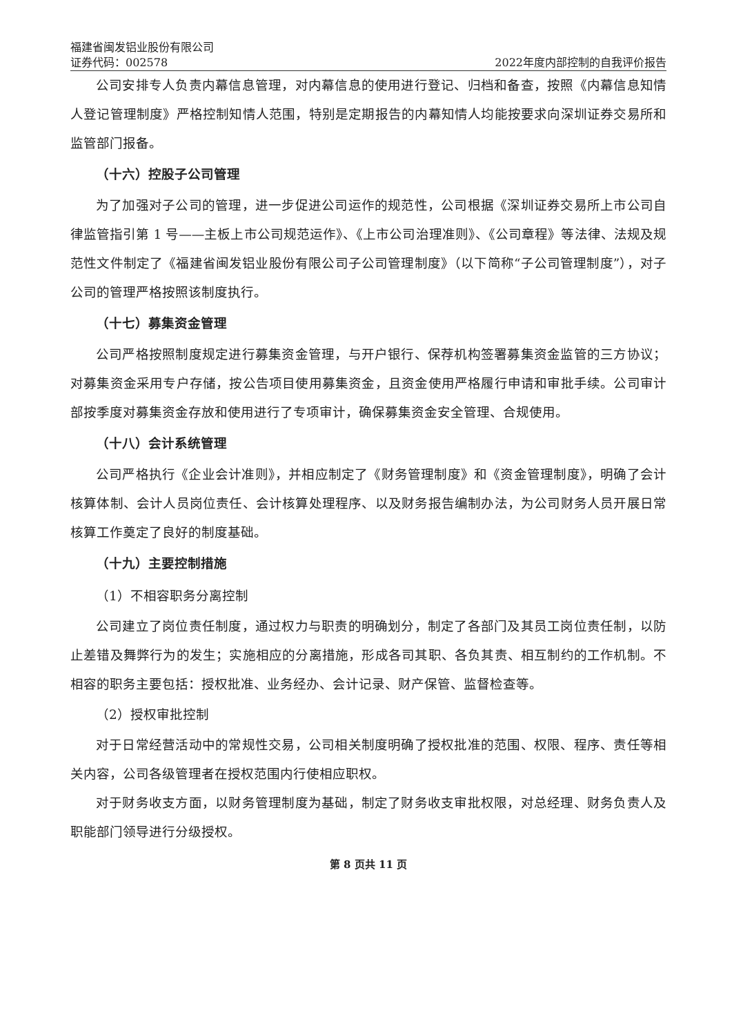福建省闽发铝业股份有限公司
证券代码：002578 2022年度内部控制的自我评价报告
公司安排专人负责内幕信息管理，对内幕信息的使用进行登记、归档和备查，按照《内幕信息知情人登记管理制度》严格控制知情人范围，特别是定期报告的内幕知情人均能按要求向深圳证券交易所和监管部门报备。
（十六）控股子公司管理
为了加强对子公司的管理，进一步促进公司运作的规范性，公司根据《深圳证券交易所上市公司自律监管指引第 1 号——主板上市公司规范运作》、《上市公司治理准则》、《公司章程》等法律、法规及规范性文件制定了《福建省闽发铝业股份有限公司子公司管理制度》（以下简称“子公司管理制度”），对子公司的管理严格按照该制度执行。
（十七）募集资金管理
公司严格按照制度规定进行募集资金管理，与开户银行、保荐机构签署募集资金监管的三方协议；对募集资金采用专户存储，按公告项目使用募集资金，且资金使用严格履行申请和审批手续。公司审计部按季度对募集资金存放和使用进行了专项审计，确保募集资金安全管理、合规使用。
（十八）会计系统管理
公司严格执行《企业会计准则》，并相应制定了《财务管理制度》和《资金管理制度》，明确了会计核算体制、会计人员岗位责任、会计核算处理程序、以及财务报告编制办法，为公司财务人员开展日常核算工作奠定了良好的制度基础。
（十九）主要控制措施
（1）不相容职务分离控制
公司建立了岗位责任制度，通过权力与职责的明确划分，制定了各部门及其员工岗位责任制，以防止差错及舞弊行为的发生；实施相应的分离措施，形成各司其职、各负其责、相互制约的工作机制。不相容的职务主要包括：授权批准、业务经办、会计记录、财产保管、监督检查等。
（2）授权审批控制
对于日常经营活动中的常规性交易，公司相关制度明确了授权批准的范围、权限、程序、责任等相关内容，公司各级管理者在授权范围内行使相应职权。
对于财务收支方面，以财务管理制度为基础，制定了财务收支审批权限，对总经理、财务负责人及职能部门领导进行分级授权。
第 8 页共 11 页